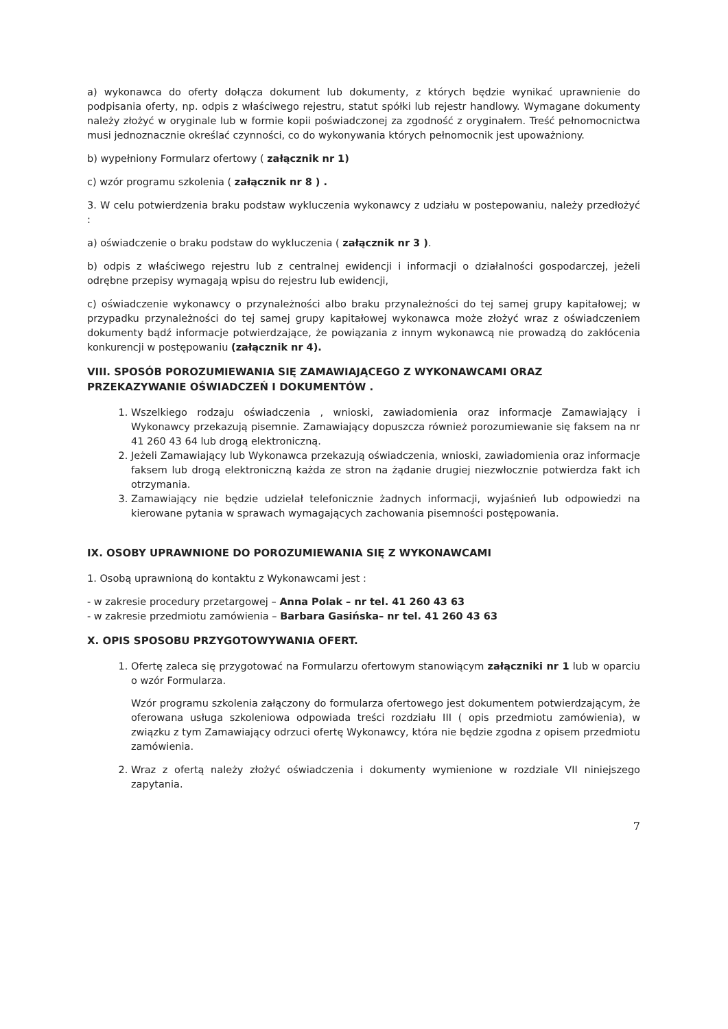a) wykonawca do oferty dołącza dokument lub dokumenty, z których będzie wynikać uprawnienie do podpisania oferty, np. odpis z właściwego rejestru, statut spółki lub rejestr handlowy. Wymagane dokumenty należy złożyć w oryginale lub w formie kopii poświadczonej za zgodność z oryginałem. Treść pełnomocnictwa musi jednoznacznie określać czynności, co do wykonywania których pełnomocnik jest upoważniony.
b) wypełniony Formularz ofertowy ( załącznik nr 1)
c) wzór programu szkolenia ( załącznik nr 8 ) .
3. W celu potwierdzenia braku podstaw wykluczenia wykonawcy z udziału w postepowaniu, należy przedłożyć :
a) oświadczenie o braku podstaw do wykluczenia ( załącznik nr 3 ).
b) odpis z właściwego rejestru lub z centralnej ewidencji i informacji o działalności gospodarczej, jeżeli odrębne przepisy wymagają wpisu do rejestru lub ewidencji,
c) oświadczenie wykonawcy o przynależności albo braku przynależności do tej samej grupy kapitałowej; w przypadku przynależności do tej samej grupy kapitałowej wykonawca może złożyć wraz z oświadczeniem dokumenty bądź informacje potwierdzające, że powiązania z innym wykonawcą nie prowadzą do zakłócenia konkurencji w postępowaniu (załącznik nr 4).
VIII. SPOSÓB POROZUMIEWANIA SIĘ ZAMAWIAJĄCEGO Z WYKONAWCAMI ORAZ PRZEKAZYWANIE OŚWIADCZEŃ I DOKUMENTÓW .
1. Wszelkiego rodzaju oświadczenia , wnioski, zawiadomienia oraz informacje Zamawiający i Wykonawcy przekazują pisemnie. Zamawiający dopuszcza również porozumiewanie się faksem na nr 41 260 43 64 lub drogą elektroniczną.
2. Jeżeli Zamawiający lub Wykonawca przekazują oświadczenia, wnioski, zawiadomienia oraz informacje faksem lub drogą elektroniczną każda ze stron na żądanie drugiej niezwłocznie potwierdza fakt ich otrzymania.
3. Zamawiający nie będzie udzielał telefonicznie żadnych informacji, wyjaśnień lub odpowiedzi na kierowane pytania w sprawach wymagających zachowania pisemności postępowania.
IX. OSOBY UPRAWNIONE DO POROZUMIEWANIA SIĘ Z WYKONAWCAMI
1. Osobą uprawnioną do kontaktu z Wykonawcami jest :
- w zakresie procedury przetargowej – Anna Polak – nr tel. 41 260 43 63
- w zakresie przedmiotu zamówienia – Barbara Gasińska– nr tel. 41 260 43 63
X. OPIS SPOSOBU PRZYGOTOWYWANIA OFERT.
1. Ofertę zaleca się przygotować na Formularzu ofertowym stanowiącym załączniki nr 1 lub w oparciu o wzór Formularza.
Wzór programu szkolenia załączony do formularza ofertowego jest dokumentem potwierdzającym, że oferowana usługa szkoleniowa odpowiada treści rozdziału III ( opis przedmiotu zamówienia), w związku z tym Zamawiający odrzuci ofertę Wykonawcy, która nie będzie zgodna z opisem przedmiotu zamówienia.
2. Wraz z ofertą należy złożyć oświadczenia i dokumenty wymienione w rozdziale VII niniejszego zapytania.
7